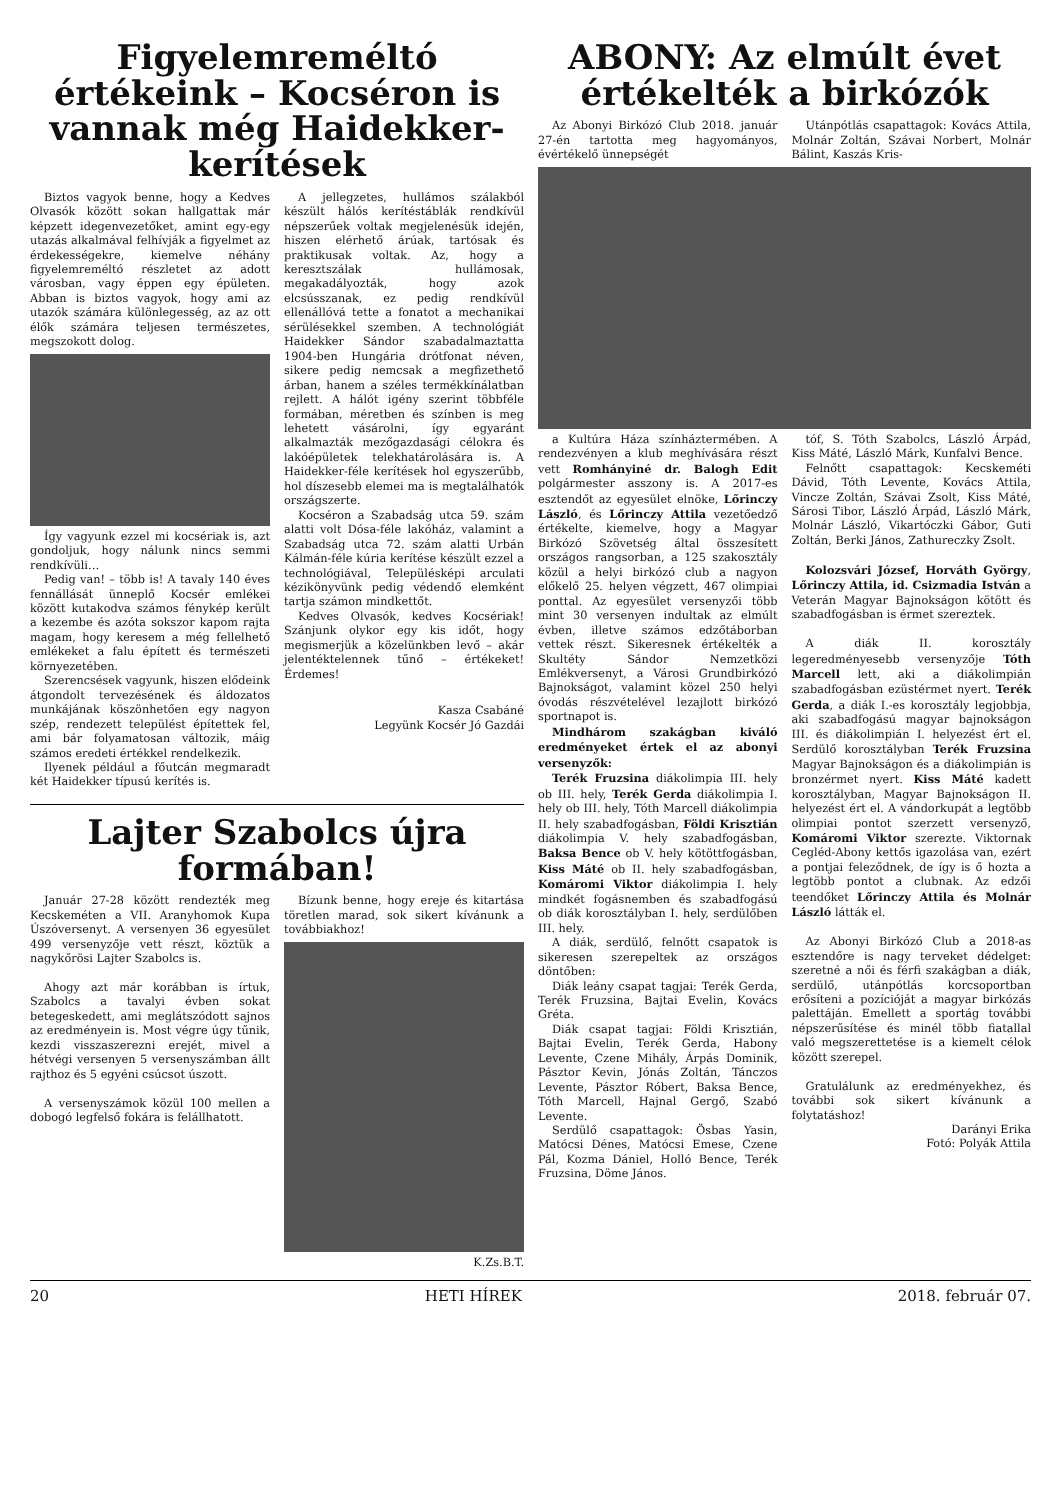Figyelemreméltó értékeink – Kocséron is vannak még Haidekker-kerítések
Biztos vagyok benne, hogy a Kedves Olvasók között sokan hallgattak már képzett idegenvezetőket, amint egy-egy utazás alkalmával felhívják a figyelmet az érdekességekre, kiemelve néhány figyelemreméltó részletet az adott városban, vagy éppen egy épületen. Abban is biztos vagyok, hogy ami az utazók számára különlegesség, az az ott élők számára teljesen természetes, megszokott dolog.
Így vagyunk ezzel mi kocsériak is, azt gondoljuk, hogy nálunk nincs semmi rendkívüli…
Pedig van! – több is! A tavaly 140 éves fennállását ünneplő Kocsér emlékei között kutakodva számos fénykép került a kezembe és azóta sokszor kapom rajta magam, hogy keresem a még fellelhető emlékeket a falu épített és természeti környezetében.
Szerencsések vagyunk, hiszen elődeink átgondolt tervezésének és áldozatos munkájának köszönhetően egy nagyon szép, rendezett települést építettek fel, ami bár folyamatosan változik, máig számos eredeti értékkel rendelkezik.
Ilyenek például a főutcán megmaradt két Haidekker típusú kerítés is.
A jellegzetes, hullámos szálakból készült hálós kerítéstáblák rendkívül népszerűek voltak megjelenésük idején, hiszen elérhető árúak, tartósak és praktikusak voltak. Az, hogy a keresztszálak hullámosak, megakadályozták, hogy azok elcsússzanak, ez pedig rendkívül ellenállóvá tette a fonatot a mechanikai sérülésekkel szemben. A technológiát Haidekker Sándor szabadalmaztatta 1904-ben Hungária drótfonat néven, sikere pedig nemcsak a megfizethető árban, hanem a széles termékkínálatban rejlett. A hálót igény szerint többféle formában, méretben és színben is meg lehetett vásárolni, így egyaránt alkalmazták mezőgazdasági célokra és lakóépületek telekhatárolására is. A Haidekker-féle kerítések hol egyszerűbb, hol díszesebb elemei ma is megtalálhatók országszerte.
Kocséron a Szabadság utca 59. szám alatti volt Dósa-féle lakóház, valamint a Szabadság utca 72. szám alatti Urbán Kálmán-féle kúria kerítése készült ezzel a technológiával, Településképi arculati kézikönyvünk pedig védendő elemként tartja számon mindkettőt.
Kedves Olvasók, kedves Kocsériak! Szánjunk olykor egy kis időt, hogy megismerjük a közelünkben levő – akár jelentéktelennek tűnő – értékeket! Érdemes!
Kasza Csabáné
Legyünk Kocsér Jó Gazdái
Lajter Szabolcs újra formában!
Január 27-28 között rendezték meg Kecskeméten a VII. Aranyhomok Kupa Úszóversenyt. A versenyen 36 egyesület 499 versenyzője vett részt, köztük a nagykőrösi Lajter Szabolcs is.
Ahogy azt már korábban is írtuk, Szabolcs a tavalyi évben sokat betegeskedett, ami meglátszódott sajnos az eredményein is. Most végre úgy tűnik, kezdi visszaszerezni erejét, mivel a hétvégi versenyen 5 versenyszámban állt rajthoz és 5 egyéni csúcsot úszott.
A versenyszámok közül 100 mellen a dobogó legfelső fokára is felállhatott.
Bízunk benne, hogy ereje és kitartása töretlen marad, sok sikert kívánunk a továbbiakhoz!
K.Zs.B.T.
ABONY: Az elmúlt évet értékelték a birkózók
Az Abonyi Birkózó Club 2018. január 27-én tartotta meg hagyományos, évértékelő ünnepségét
Utánpótlás csapattagok: Kovács Attila, Molnár Zoltán, Szávai Norbert, Molnár Bálint, Kaszás Kris-
a Kultúra Háza színháztermében. A rendezvényen a klub meghívására részt vett Romhányiné dr. Balogh Edit polgármester asszony is. A 2017-es esztendőt az egyesület elnöke, Lőrinczy László, és Lőrinczy Attila vezetőedző értékelte, kiemelve, hogy a Magyar Birkózó Szövetség által összesített országos rangsorban, a 125 szakosztály közül a helyi birkózó club a nagyon előkelő 25. helyen végzett, 467 olimpiai ponttal. Az egyesület versenyzői több mint 30 versenyen indultak az elmúlt évben, illetve számos edzőtáborban vettek részt. Sikeresnek értékelték a Skultéty Sándor Nemzetközi Emlékversenyt, a Városi Grundbirkózó Bajnokságot, valamint közel 250 helyi óvodás részvételével lezajlott birkózó sportnapot is.
Mindhárom szakágban kiváló eredményeket értek el az abonyi versenyzők:
Terék Fruzsina diákolimpia III. hely ob III. hely, Terék Gerda diákolimpia I. hely ob III. hely, Tóth Marcell diákolimpia II. hely szabadfogásban, Földi Krisztián diákolimpia V. hely szabadfogásban, Baksa Bence ob V. hely kötöttfogásban, Kiss Máté ob II. hely szabadfogásban, Komáromi Viktor diákolimpia I. hely mindkét fogásnemben és szabadfogású ob diák korosztályban I. hely, serdülőben III. hely.
A diák, serdülő, felnőtt csapatok is sikeresen szerepeltek az országos döntőben:
Diák leány csapat tagjai: Terék Gerda, Terék Fruzsina, Bajtai Evelin, Kovács Gréta.
Diák csapat tagjai: Földi Krisztián, Bajtai Evelin, Terék Gerda, Habony Levente, Czene Mihály, Árpás Dominik, Pásztor Kevin, Jónás Zoltán, Tánczos Levente, Pásztor Róbert, Baksa Bence, Tóth Marcell, Hajnal Gergő, Szabó Levente.
Serdülő csapattagok: Ösbas Yasin, Matócsi Dénes, Matócsi Emese, Czene Pál, Kozma Dániel, Holló Bence, Terék Fruzsina, Döme János.
tóf, S. Tóth Szabolcs, László Árpád, Kiss Máté, László Márk, Kunfalvi Bence.
Felnőtt csapattagok: Kecskeméti Dávid, Tóth Levente, Kovács Attila, Vincze Zoltán, Szávai Zsolt, Kiss Máté, Sárosi Tibor, László Árpád, László Márk, Molnár László, Vikartóczki Gábor, Guti Zoltán, Berki János, Zathureczky Zsolt.
Kolozsvári József, Horváth György, Lőrinczy Attila, id. Csizmadia István a Veterán Magyar Bajnokságon kötött és szabadfogásban is érmet szereztek.
A diák II. korosztály legeredményesebb versenyzője Tóth Marcell lett, aki a diákolimpián szabadfogásban ezüstérmet nyert. Terék Gerda, a diák I.-es korosztály legjobbja, aki szabadfogású magyar bajnokságon III. és diákolimpián I. helyezést ért el. Serdülő korosztályban Terék Fruzsina Magyar Bajnokságon és a diákolimpián is bronzérmet nyert. Kiss Máté kadett korosztályban, Magyar Bajnokságon II. helyezést ért el. A vándorkupát a legtöbb olimpiai pontot szerzett versenyző, Komáromi Viktor szerezte. Viktornak Cegléd-Abony kettős igazolása van, ezért a pontjai feleződnek, de így is ő hozta a legtöbb pontot a clubnak. Az edzői teendőket Lőrinczy Attila és Molnár László látták el.
Az Abonyi Birkózó Club a 2018-as esztendőre is nagy terveket dédelget: szeretné a női és férfi szakágban a diák, serdülő, utánpótlás korcsoportban erősíteni a pozícióját a magyar birkózás palettáján. Emellett a sportág további népszerűsítése és minél több fiatallal való megszerettetése is a kiemelt célok között szerepel.
Gratulálunk az eredményekhez, és további sok sikert kívánunk a folytatáshoz!
Darányi Erika
Fotó: Polyák Attila
20 HETI HÍREK 2018. február 07.